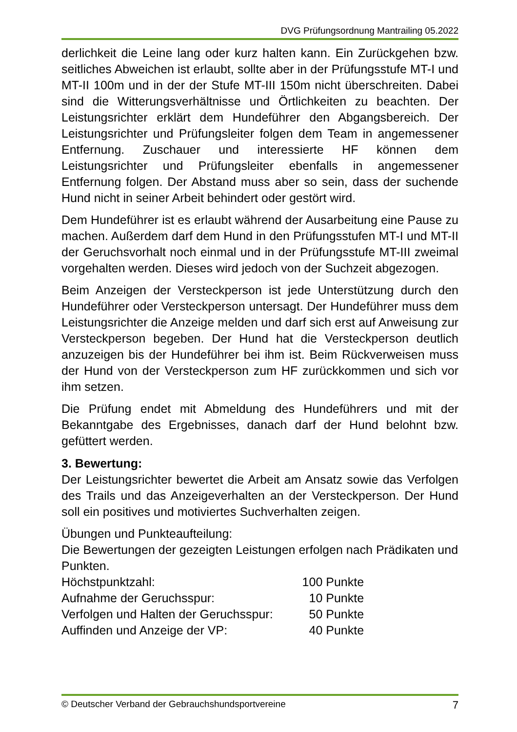DVG Prüfungsordnung Mantrailing 05.2022
derlichkeit die Leine lang oder kurz halten kann. Ein Zurückgehen bzw. seitliches Abweichen ist erlaubt, sollte aber in der Prüfungsstufe MT-I und MT-II 100m und in der der Stufe MT-III 150m nicht überschreiten. Dabei sind die Witterungsverhältnisse und Örtlichkeiten zu beachten. Der Leistungsrichter erklärt dem Hundeführer den Abgangsbereich. Der Leistungsrichter und Prüfungsleiter folgen dem Team in angemessener Entfernung. Zuschauer und interessierte HF können dem Leistungsrichter und Prüfungsleiter ebenfalls in angemessener Entfernung folgen. Der Abstand muss aber so sein, dass der suchende Hund nicht in seiner Arbeit behindert oder gestört wird.
Dem Hundeführer ist es erlaubt während der Ausarbeitung eine Pause zu machen. Außerdem darf dem Hund in den Prüfungsstufen MT-I und MT-II der Geruchsvorhalt noch einmal und in der Prüfungsstufe MT-III zweimal vorgehalten werden. Dieses wird jedoch von der Suchzeit abgezogen.
Beim Anzeigen der Versteckperson ist jede Unterstützung durch den Hundeführer oder Versteckperson untersagt. Der Hundeführer muss dem Leistungsrichter die Anzeige melden und darf sich erst auf Anweisung zur Versteckperson begeben. Der Hund hat die Versteckperson deutlich anzuzeigen bis der Hundeführer bei ihm ist. Beim Rückverweisen muss der Hund von der Versteckperson zum HF zurückkommen und sich vor ihm setzen.
Die Prüfung endet mit Abmeldung des Hundeführers und mit der Bekanntgabe des Ergebnisses, danach darf der Hund belohnt bzw. gefüttert werden.
3. Bewertung:
Der Leistungsrichter bewertet die Arbeit am Ansatz sowie das Verfolgen des Trails und das Anzeigeverhalten an der Versteckperson. Der Hund soll ein positives und motiviertes Suchverhalten zeigen.
Übungen und Punkteaufteilung:
Die Bewertungen der gezeigten Leistungen erfolgen nach Prädikaten und Punkten.
| Höchstpunktzahl: | 100 Punkte |
| Aufnahme der Geruchsspur: | 10 Punkte |
| Verfolgen und Halten der Geruchsspur: | 50 Punkte |
| Auffinden und Anzeige der VP: | 40 Punkte |
© Deutscher Verband der Gebrauchshundsportvereine 7